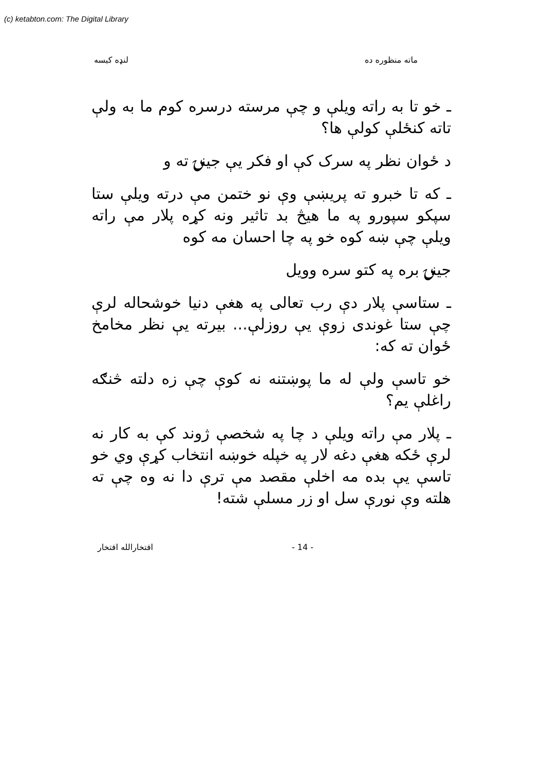(c) ketabton.com: The Digital Library
ماته منظوره ده لنډه کيسه
ـ خو تا به راته ويلې و چې مرسته درسره کوم ما به ولې تاته کنځلې کولې ها؟
د ځوان نظر په سرک کې او فکر يې جينۍ ته و
ـ که تا خبرو ته پريښې وې نو ختمن مې درته ويلې ستا سپکو سپورو په ما هيڅ بد تاثير ونه کړه پلار مې راته ويلې چې ښه کوه خو په چا احسان مه کوه
جينۍ بره په کتو سره وويل
ـ ستاسې پلار دې رب تعالى په هغې دنيا خوشحاله لرې چې ستا غوندی زوې يې روزلې... بيرته يې نظر مخامخ ځوان ته که:
خو تاسې ولې له ما پوښتنه نه کوې چې زه دلته څنګه راغلې يم؟
ـ پلار مې راته ويلې د چا په شخصې ژوند کې به کار نه لرې ځکه هغې دغه لار په خپله خوښه انتخاب کړې وي خو تاسې يې بده مه اخلې مقصد مې ترې دا نه وه چې ته هلته وې نورې سل او زر مسلې شته!
- 14 - افتخارالله افتخار